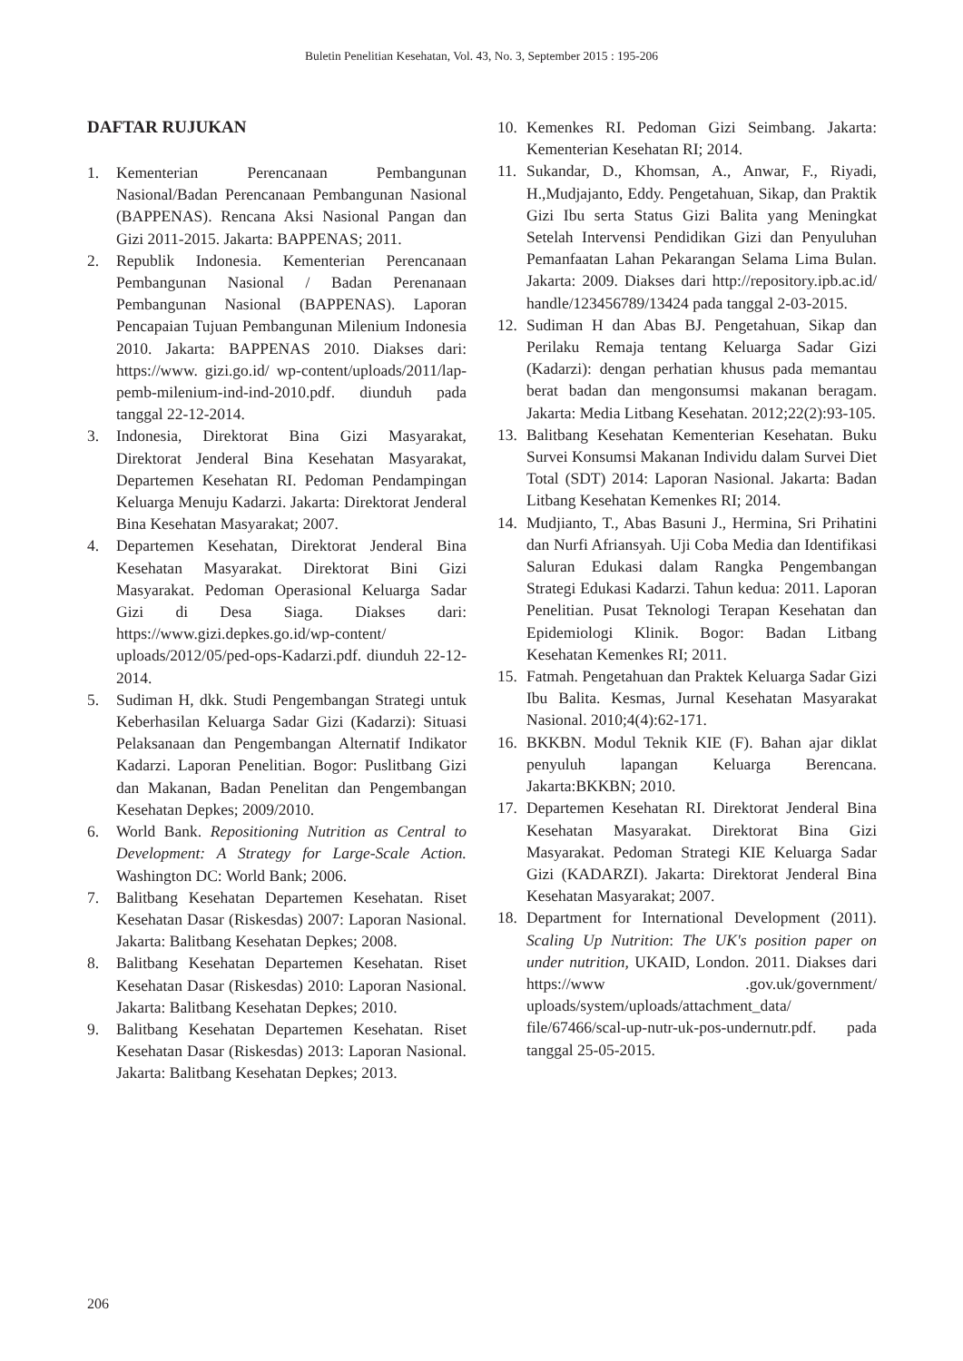Buletin Penelitian Kesehatan, Vol. 43, No. 3, September 2015 : 195-206
DAFTAR RUJUKAN
1. Kementerian Perencanaan Pembangunan Nasional/Badan Perencanaan Pembangunan Nasional (BAPPENAS). Rencana Aksi Nasional Pangan dan Gizi 2011-2015. Jakarta: BAPPENAS; 2011.
2. Republik Indonesia. Kementerian Perencanaan Pembangunan Nasional / Badan Perenanaan Pembangunan Nasional (BAPPENAS). Laporan Pencapaian Tujuan Pembangunan Milenium Indonesia 2010. Jakarta: BAPPENAS 2010. Diakses dari: https://www. gizi.go.id/ wp-content/uploads/2011/lap-pemb-milenium-ind-ind-2010.pdf. diunduh pada tanggal 22-12-2014.
3. Indonesia, Direktorat Bina Gizi Masyarakat, Direktorat Jenderal Bina Kesehatan Masyarakat, Departemen Kesehatan RI. Pedoman Pendampingan Keluarga Menuju Kadarzi. Jakarta: Direktorat Jenderal Bina Kesehatan Masyarakat; 2007.
4. Departemen Kesehatan, Direktorat Jenderal Bina Kesehatan Masyarakat. Direktorat Bini Gizi Masyarakat. Pedoman Operasional Keluarga Sadar Gizi di Desa Siaga. Diakses dari: https://www.gizi.depkes.go.id/wp-content/ uploads/2012/05/ped-ops-Kadarzi.pdf. diunduh 22-12-2014.
5. Sudiman H, dkk. Studi Pengembangan Strategi untuk Keberhasilan Keluarga Sadar Gizi (Kadarzi): Situasi Pelaksanaan dan Pengembangan Alternatif Indikator Kadarzi. Laporan Penelitian. Bogor: Puslitbang Gizi dan Makanan, Badan Penelitan dan Pengembangan Kesehatan Depkes; 2009/2010.
6. World Bank. Repositioning Nutrition as Central to Development: A Strategy for Large-Scale Action. Washington DC: World Bank; 2006.
7. Balitbang Kesehatan Departemen Kesehatan. Riset Kesehatan Dasar (Riskesdas) 2007: Laporan Nasional. Jakarta: Balitbang Kesehatan Depkes; 2008.
8. Balitbang Kesehatan Departemen Kesehatan. Riset Kesehatan Dasar (Riskesdas) 2010: Laporan Nasional. Jakarta: Balitbang Kesehatan Depkes; 2010.
9. Balitbang Kesehatan Departemen Kesehatan. Riset Kesehatan Dasar (Riskesdas) 2013: Laporan Nasional. Jakarta: Balitbang Kesehatan Depkes; 2013.
10. Kemenkes RI. Pedoman Gizi Seimbang. Jakarta: Kementerian Kesehatan RI; 2014.
11. Sukandar, D., Khomsan, A., Anwar, F., Riyadi, H.,Mudjajanto, Eddy. Pengetahuan, Sikap, dan Praktik Gizi Ibu serta Status Gizi Balita yang Meningkat Setelah Intervensi Pendidikan Gizi dan Penyuluhan Pemanfaatan Lahan Pekarangan Selama Lima Bulan. Jakarta: 2009. Diakses dari http://repository.ipb.ac.id/ handle/123456789/13424 pada tanggal 2-03-2015.
12. Sudiman H dan Abas BJ. Pengetahuan, Sikap dan Perilaku Remaja tentang Keluarga Sadar Gizi (Kadarzi): dengan perhatian khusus pada memantau berat badan dan mengonsumsi makanan beragam. Jakarta: Media Litbang Kesehatan. 2012;22(2):93-105.
13. Balitbang Kesehatan Kementerian Kesehatan. Buku Survei Konsumsi Makanan Individu dalam Survei Diet Total (SDT) 2014: Laporan Nasional. Jakarta: Badan Litbang Kesehatan Kemenkes RI; 2014.
14. Mudjianto, T., Abas Basuni J., Hermina, Sri Prihatini dan Nurfi Afriansyah. Uji Coba Media dan Identifikasi Saluran Edukasi dalam Rangka Pengembangan Strategi Edukasi Kadarzi. Tahun kedua: 2011. Laporan Penelitian. Pusat Teknologi Terapan Kesehatan dan Epidemiologi Klinik. Bogor: Badan Litbang Kesehatan Kemenkes RI; 2011.
15. Fatmah. Pengetahuan dan Praktek Keluarga Sadar Gizi Ibu Balita. Kesmas, Jurnal Kesehatan Masyarakat Nasional. 2010;4(4):62-171.
16. BKKBN. Modul Teknik KIE (F). Bahan ajar diklat penyuluh lapangan Keluarga Berencana. Jakarta:BKKBN; 2010.
17. Departemen Kesehatan RI. Direktorat Jenderal Bina Kesehatan Masyarakat. Direktorat Bina Gizi Masyarakat. Pedoman Strategi KIE Keluarga Sadar Gizi (KADARZI). Jakarta: Direktorat Jenderal Bina Kesehatan Masyarakat; 2007.
18. Department for International Development (2011). Scaling Up Nutrition: The UK's position paper on under nutrition, UKAID, London. 2011. Diakses dari https://www .gov.uk/government/ uploads/system/uploads/attachment_data/ file/67466/scal-up-nutr-uk-pos-undernutr.pdf. pada tanggal 25-05-2015.
206